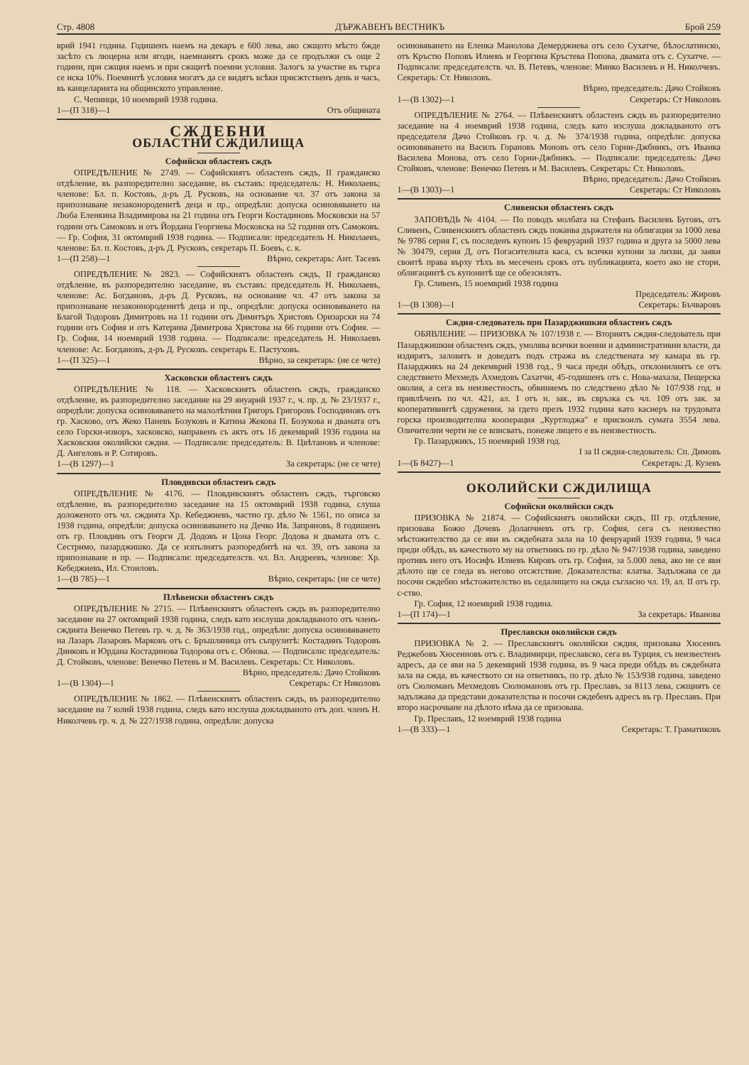Стр. 4808 ДЪРЖАВЕНЪ ВЕСТНИКЪ Брой 259
врий 1941 година. Годишенъ наемъ на декаръ е 600 лева, ако сжщото мѣсто бжде засѣто съ люцерна или ягоди, наемнаиятъ срокъ може да се продължи съ още 2 години, при сжщия наемъ и при сжщитѣ поемни условия. Залогъ за участие въ търга се иска 10%. Поемнитѣ условия могатъ да се видятъ всѣки присжтственъ день и часъ, въ канцеларията на общинското управление.
С. Чепинци, 10 ноемврий 1938 година.
1—(П 318)—1 Отъ общината
СЖДЕБНИ
ОБЛАСТНИ СЖДИЛИЩА
Софийски областенъ сждъ
ОПРЕДѢЛЕНИЕ № 2749. — Софийскиятъ областенъ сждъ, II гражданско отдѣление, въ разпоредително заседание, въ съставъ: председатель: Н. Николаевъ; членове: Бл. п. Костовъ, д-ръ Д. Русковъ, на основание чл. 37 отъ закона за припознаване незаконороденитѣ деца и пр., опредѣли: допуска осиновяването на Люба Еленкина Владимирова на 21 година отъ Георги Костадиновъ Московски на 57 години отъ Самоковъ и отъ Йордана Георгиева Московска на 52 години отъ Самоковъ. — Гр. София, 31 октомврий 1938 година. — Подписали: председатель Н. Николаевъ, членове: Бл. п. Костовъ, д-ръ Д. Русковъ, секретарь П. Боевъ, с. к.
1—(П 258)—1 Вѣрно, секретарь: Ант. Тасевъ
ОПРЕДѢЛЕНИЕ № 2823. — Софийскиятъ областенъ сждъ, II гражданско отдѣление, въ разпоредително заседание, въ съставъ: председатель Н. Николаевъ, членове: Ас. Богдановъ, д-ръ Д. Русковъ, на основание чл. 47 отъ закона за припознаване незаконнороденитѣ деца и пр., опредѣли: допуска осиновяването на Благой Тодоровъ Димитровъ на 11 години отъ Димитъръ Христовъ Оризарски на 74 години отъ София и отъ Катерина Димитрова Христова на 66 години отъ София. — Гр. София, 14 ноемврий 1938 година. — Подписали: председатель Н. Николаевъ членове: Ас. Богдановъ, д-ръ Д. Русковъ. секретарь Е. Пастуховъ.
1—(П 325)—1 Вѣрно, за секретарь: (не се чете)
Хасковски областенъ сждъ
ОПРЕДѢЛЕНИЕ № 118. — Хасковскиятъ областенъ сждъ, гражданско отдѣление, въ разпоредително заседание на 29 януарий 1937 г., ч. пр. д. № 23/1937 г., опредѣли: допуска осиновяването на малолѣтния Григоръ Григоровъ Господиновъ отъ гр. Хасково, отъ Жеко Паневъ Бозуковъ и Катина Жекова П. Бозукова и двамата отъ село Горски-изворъ, хасковско, направенъ съ актъ отъ 16 декемврий 1936 година на Хасковския околийски сждия. — Подписали: председатель: В. Цвѣтановъ и членове: Д. Ангеловъ и Р. Сотировъ.
1—(В 1297)—1 За секретарь: (не се чете)
Пловдивски областенъ сждъ
ОПРЕДѢЛЕНИЕ № 4176. — Пловдивскиятъ областенъ сждъ, търговско отдѣление, въ разпоредително заседание на 15 октомврий 1938 година, слуша доложеното отъ чл. сждията Хр. Кебеджиевъ, частно гр. дѣло № 1561, по описа за 1938 година, опредѣли: допуска осиновяването на Дечко Ив. Запряновъ, 8 годишенъ отъ гр. Пловдивъ отъ Георги Д. Додовъ и Цона Георг. Додова и двамата отъ с. Сестримо, пазарджишко. Да се изпълнятъ разпоредбитѣ на чл. 39, отъ закона за припознаване и пр. — Подписали: председателств. чл. Вл. Андреевъ, членове: Хр. Кебеджиевъ, Ил. Стоиловъ.
1—(В 785)—1 Вѣрно, секретарь: (не се чете)
Плѣвенски областенъ сждъ
ОПРЕДѢЛЕНИЕ № 2715. — Плѣвенскиятъ областенъ сждъ въ разпоредително заседание на 27 октомврий 1938 година, следъ като изслуша докладваното отъ членъ-сждията Венечко Петевъ гр. ч. д. № 363/1938 год., опредѣли: допуска осиновяването на Лазаръ Лазаровъ Марковъ отъ с. Бръшляница отъ съпрузитѣ: Костадинъ Тодоровъ Динковъ и Юрдана Костадинова Тодорова отъ с. Обнова. — Подписали: председатель: Д. Стойковъ, членове: Венечко Петевъ и М. Василевъ. Секретарь: Ст. Николовъ.
Вѣрно, председатель: Дачо Стойковъ
1—(В 1304)—1 Секретарь: Ст Николовъ
ОПРЕДѢЛЕНИЕ № 1862. — Плѣвенскиятъ областенъ сждъ, въ разпоредително заседание на 7 юлий 1938 година, следъ като изслуша докладваното отъ доп. членъ Н. Николчевъ гр. ч. д. № 227/1938 година, опредѣли: допуска
осиновяването на Еленка Манолова Демерджиева отъ село Сухатче, бѣлослатинско, отъ Кръстю Поповъ Илиевъ и Георгина Кръстева Попова, двамата отъ с. Сухатче. — Подписали: председателств. чл. В. Петевъ, членове: Минко Василевъ и Н. Николчевъ. Секретарь: Ст. Николовъ.
Вѣрно, председатель: Дачо Стойковъ
1—(В 1302)—1 Секретарь: Ст Николовъ
ОПРЕДѢЛЕНИЕ № 2764. — Плѣвенскиятъ областенъ сждъ въ разпоредително заседание на 4 ноемврий 1938 година, следъ като изслуша докладваното отъ председателя Дачо Стойковъ гр. ч. д. № 374/1938 година, опредѣли: допуска осиновяването на Василъ Горановъ Моновъ отъ село Горни-Джбникъ, отъ Иванка Василева Монова, отъ село Горни-Джбникъ. — Подписали: председатель: Дачо Стойковъ, членове: Венечко Петевъ и М. Василевъ. Секретарь: Ст. Николовъ.
Вѣрно, председатель: Дачо Стойковъ
1—(В 1303)—1 Секретарь: Ст Николовъ
Сливенски областенъ сждъ
ЗАПОВѢДЬ № 4104. — По поводъ молбата на Стефанъ Василевъ Буговъ, отъ Сливенъ, Сливенскиятъ областенъ сждъ поканва държателя на облигация за 1000 лева № 9786 серия Г, съ последенъ купонъ 15 февруарий 1937 година и друга за 5000 лева № 30479, серия Д, отъ Погасителната каса, съ всички купони за лихви, да заяви своитѣ права върху тѣхъ въ месеченъ срокъ отъ публикацията, което ако не стори, облигациитѣ съ купонитѣ ще се обезсилятъ.
Гр. Сливенъ, 15 ноемврий 1938 година
Председатель: Жировъ
1—(В 1308)—1 Секретарь: Бъчваровъ
Сждия-следователь при Пазарджишкия областенъ сждъ
ОБЯВЛЕНИЕ — ПРИЗОВКА № 107/1938 г. — Вториятъ сждия-следователь при Пазарджишкия областенъ сждъ, умолява всички военни и административни власти, да издирятъ, заловятъ и доведатъ подъ стража въ следствената му камара въ гр. Пазарджикъ на 24 декемврий 1938 год., 9 часа преди обѣдъ, отклонилиятъ се отъ следствието Мехмедъ Ахмедовъ Сахатчи, 45-годишенъ отъ с. Нова-махала, Пещерска околия, а сега въ неизвестность, обвиняемъ по следствено дѣло № 107/938 год. и привлѣченъ по чл. 421, ал. I отъ н. зак., въ свръзка съ чл. 109 отъ зак. за кооперативнитѣ сдружения, за гдето презъ 1932 година като касиеръ на трудовата горска производителна кооперация „Куртлоджа" е присвоилъ сумата 3554 лева. Оличителни черти не се вписватъ, понеже лицето е въ неизвестность.
Гр. Пазарджикъ, 15 ноемврий 1938 год.
I за II сждия-следователь: Сп. Димовъ
1—(Б 8427)—1 Секретарь: Д. Кузевъ
ОКОЛИЙСКИ СЖДИЛИЩА
Софийски околийски сждъ
ПРИЗОВКА № 21874. — Софийскиятъ околийски сждъ, III гр. отдѣление, призовава Божю Дочевъ Долапчиевъ отъ гр. София, сега съ неизвестно мѣстожителство да се яви въ сждебната зала на 10 февруарий 1939 година, 9 часа преди обѣдъ, въ качеството му на ответникъ по гр. дѣло № 947/1938 година, заведено противъ него отъ Иосифъ Илиевъ Кировъ отъ гр. София, за 5.000 лева, ако не се яви дѣлото ще се гледа въ негово отсжтствие. Доказателства: клатва. Задължава се да посочи сждебно мѣстожителство въ седалището на сжда съгласно чл. 19, ал. II отъ гр. с-ство.
Гр. София, 12 ноемврий 1938 година.
1—(П 174)—1 За секретарь: Иванова
Преславски околийски сждъ
ПРИЗОВКА № 2. — Преславскиятъ околийски сждия, призовава Хюсеинъ Реджебовъ Хюсеиновъ отъ с. Владимирци, преславско, сега въ Турция, съ неизвестенъ адресъ, да се яви на 5 декемврий 1938 година, въ 9 часа преди обѣдъ въ сждебната зала на сжда, въ качеството си на ответникъ, по гр. дѣло № 153/938 година, заведено отъ Сюлюманъ Мехмедовъ Сюлюмановъ отъ гр. Преславъ, за 8113 лева, сжщиятъ се задължава да представи доказателства и посочи сждебенъ адресъ въ гр. Преславъ. При второ насрочване на дѣлото нѣма да се призовава.
Гр. Преславъ, 12 ноемврий 1938 година
1—(В 333)—1 Секретарь: Т. Граматиковъ